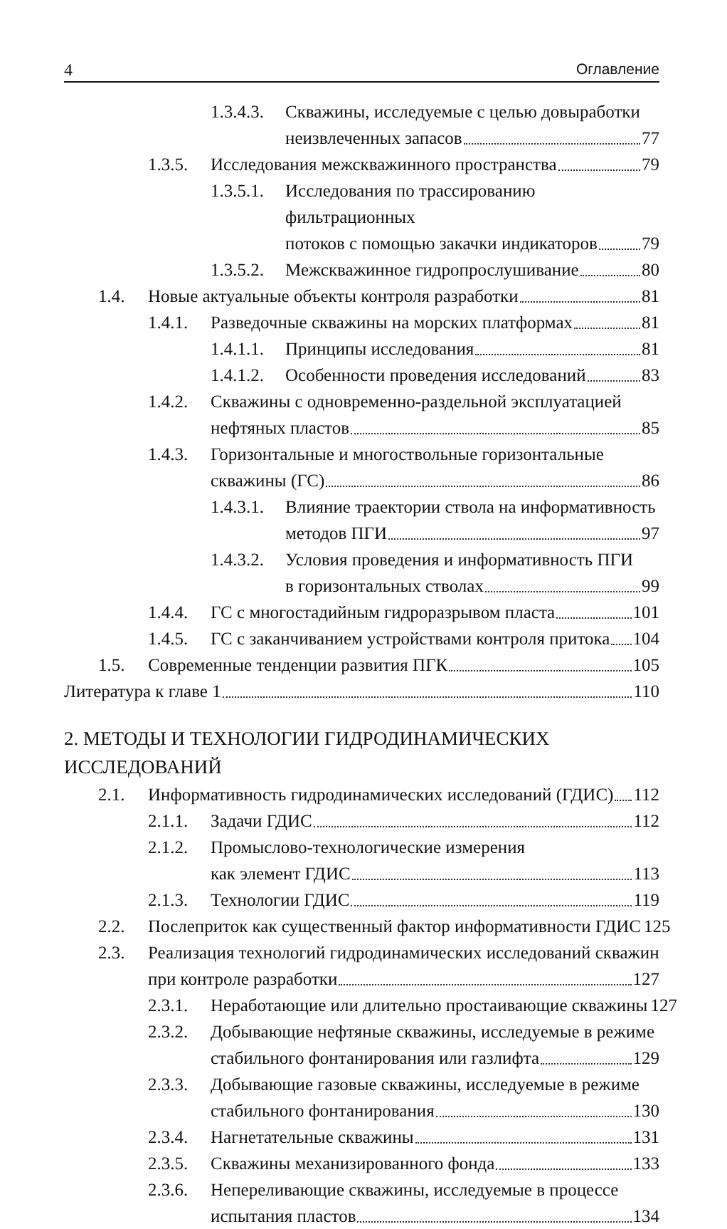4 Оглавление
1.3.4.3.
Скважины, исследуемые с целью довыработки
неизвлеченных запасов 77
1.3.5.
Исследования межскважинного пространства 79
1.3.5.1.
Исследования по трассированию фильтрационных
потоков с помощью закачки индикаторов 79
1.3.5.2.
Межскважинное гидропрослушивание 80
1.4. Новые актуальные объекты контроля разработки 81
1.4.1.
Разведочные скважины на морских платформах 81
1.4.1.1.
Принципы исследования 81
1.4.1.2.
Особенности проведения исследований 83
1.4.2.
Скважины с одновременно-раздельной эксплуатацией
нефтяных пластов 85
1.4.3.
Горизонтальные и многоствольные горизонтальные
скважины (ГС) 86
1.4.3.1.
Влияние траектории ствола на информативность
методов ПГИ 97
1.4.3.2.
Условия проведения и информативность ПГИ
в горизонтальных стволах 99
1.4.4.
ГС с многостадийным гидроразрывом пласта 101
1.4.5.
ГС с заканчиванием устройствами контроля притока 104
1.5. Современные тенденции развития ПГК 105
Литература к главе 1 110
2. МЕТОДЫ И ТЕХНОЛОГИИ ГИДРОДИНАМИЧЕСКИХ ИССЛЕДОВАНИЙ
2.1. Информативность гидродинамических исследований (ГДИС) 112
2.1.1.
Задачи ГДИС 112
2.1.2.
Промыслово-технологические измерения
как элемент ГДИС 113
2.1.3.
Технологии ГДИС 119
2.2. Послеприток как существенный фактор информативности ГДИС 125
2.3. Реализация технологий гидродинамических исследований скважин
при контроле разработки 127
2.3.1.
Неработающие или длительно простаивающие скважины 127
2.3.2.
Добывающие нефтяные скважины, исследуемые в режиме
стабильного фонтанирования или газлифта 129
2.3.3.
Добывающие газовые скважины, исследуемые в режиме
стабильного фонтанирования 130
2.3.4.
Нагнетательные скважины 131
2.3.5.
Скважины механизированного фонда 133
2.3.6.
Непереливающие скважины, исследуемые в процессе
испытания пластов 134